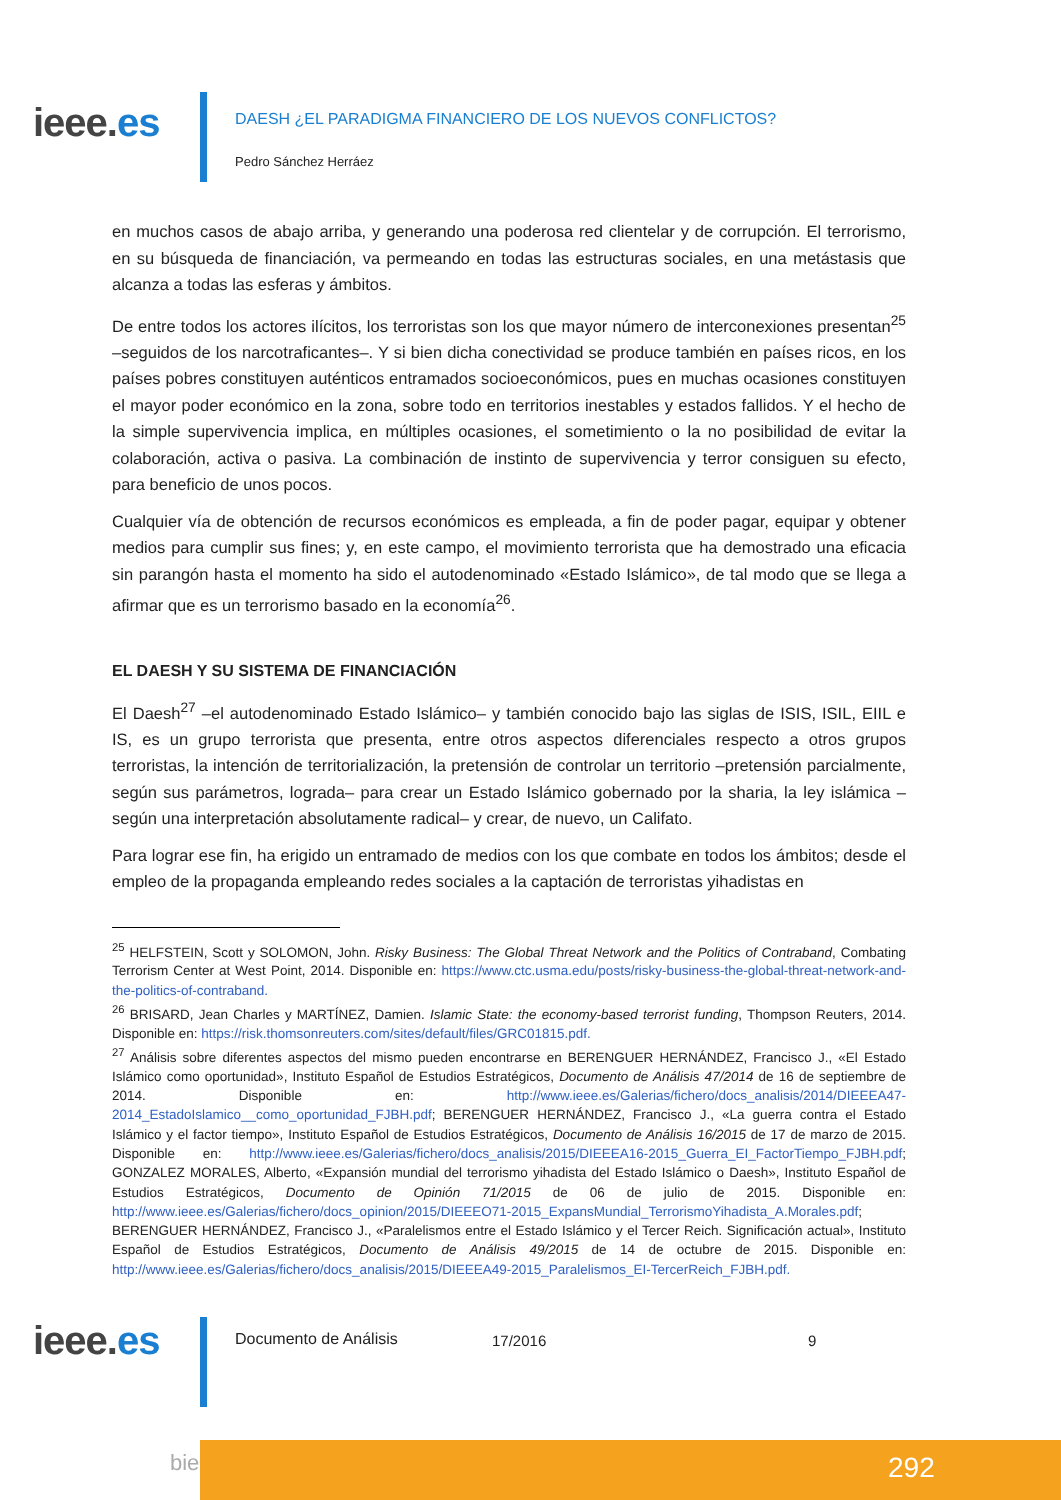ieee.es
DAESH ¿EL PARADIGMA FINANCIERO DE LOS NUEVOS CONFLICTOS?
Pedro Sánchez Herráez
en muchos casos de abajo arriba, y generando una poderosa red clientelar y de corrupción. El terrorismo, en su búsqueda de financiación, va permeando en todas las estructuras sociales, en una metástasis que alcanza a todas las esferas y ámbitos.
De entre todos los actores ilícitos, los terroristas son los que mayor número de interconexiones presentan<sup>25</sup> –seguidos de los narcotraficantes–. Y si bien dicha conectividad se produce también en países ricos, en los países pobres constituyen auténticos entramados socioeconómicos, pues en muchas ocasiones constituyen el mayor poder económico en la zona, sobre todo en territorios inestables y estados fallidos. Y el hecho de la simple supervivencia implica, en múltiples ocasiones, el sometimiento o la no posibilidad de evitar la colaboración, activa o pasiva. La combinación de instinto de supervivencia y terror consiguen su efecto, para beneficio de unos pocos.
Cualquier vía de obtención de recursos económicos es empleada, a fin de poder pagar, equipar y obtener medios para cumplir sus fines; y, en este campo, el movimiento terrorista que ha demostrado una eficacia sin parangón hasta el momento ha sido el autodenominado «Estado Islámico», de tal modo que se llega a afirmar que es un terrorismo basado en la economía<sup>26</sup>.
EL DAESH Y SU SISTEMA DE FINANCIACIÓN
El Daesh<sup>27</sup> –el autodenominado Estado Islámico– y también conocido bajo las siglas de ISIS, ISIL, EIIL e IS, es un grupo terrorista que presenta, entre otros aspectos diferenciales respecto a otros grupos terroristas, la intención de territorialización, la pretensión de controlar un territorio –pretensión parcialmente, según sus parámetros, lograda– para crear un Estado Islámico gobernado por la sharia, la ley islámica –según una interpretación absolutamente radical– y crear, de nuevo, un Califato.
Para lograr ese fin, ha erigido un entramado de medios con los que combate en todos los ámbitos; desde el empleo de la propaganda empleando redes sociales a la captación de terroristas yihadistas en
<sup>25</sup> HELFSTEIN, Scott y SOLOMON, John. Risky Business: The Global Threat Network and the Politics of Contraband, Combating Terrorism Center at West Point, 2014. Disponible en: https://www.ctc.usma.edu/posts/risky-business-the-global-threat-network-and-the-politics-of-contraband.
<sup>26</sup> BRISARD, Jean Charles y MARTÍNEZ, Damien. Islamic State: the economy-based terrorist funding, Thompson Reuters, 2014. Disponible en: https://risk.thomsonreuters.com/sites/default/files/GRC01815.pdf.
<sup>27</sup> Análisis sobre diferentes aspectos del mismo pueden encontrarse en BERENGUER HERNÁNDEZ, Francisco J., «El Estado Islámico como oportunidad», Instituto Español de Estudios Estratégicos, Documento de Análisis 47/2014 de 16 de septiembre de 2014. Disponible en: http://www.ieee.es/Galerias/fichero/docs_analisis/2014/DIEEEA47-2014_EstadoIslamico__como_oportunidad_FJBH.pdf; BERENGUER HERNÁNDEZ, Francisco J., «La guerra contra el Estado Islámico y el factor tiempo», Instituto Español de Estudios Estratégicos, Documento de Análisis 16/2015 de 17 de marzo de 2015. Disponible en: http://www.ieee.es/Galerias/fichero/docs_analisis/2015/DIEEEA16-2015_Guerra_EI_FactorTiempo_FJBH.pdf; GONZALEZ MORALES, Alberto, «Expansión mundial del terrorismo yihadista del Estado Islámico o Daesh», Instituto Español de Estudios Estratégicos, Documento de Opinión 71/2015 de 06 de julio de 2015. Disponible en: http://www.ieee.es/Galerias/fichero/docs_opinion/2015/DIEEEO71-2015_ExpansMundial_TerrorismoYihadista_A.Morales.pdf; BERENGUER HERNÁNDEZ, Francisco J., «Paralelismos entre el Estado Islámico y el Tercer Reich. Significación actual», Instituto Español de Estudios Estratégicos, Documento de Análisis 49/2015 de 14 de octubre de 2015. Disponible en: http://www.ieee.es/Galerias/fichero/docs_analisis/2015/DIEEEA49-2015_Paralelismos_EI-TercerReich_FJBH.pdf.
ieee.es Documento de Análisis 17/2016 9
bie³ 292